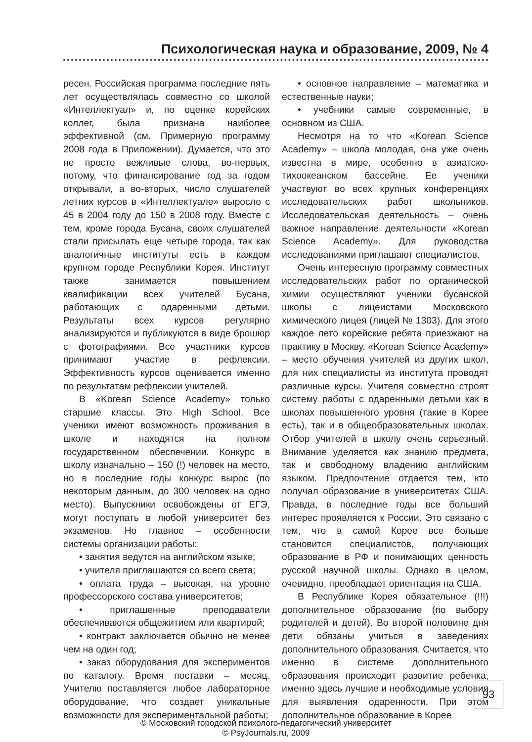Психологическая наука и образование, 2009, № 4
ресен. Российская программа последние пять лет осуществлялась совместно со школой «Интеллектуал» и, по оценке корейских коллег, была признана наиболее эффективной (см. Примерную программу 2008 года в Приложении). Думается, что это не просто вежливые слова, во-первых, потому, что финансирование год за годом открывали, а во-вторых, число слушателей летних курсов в «Интеллектуале» выросло с 45 в 2004 году до 150 в 2008 году. Вместе с тем, кроме города Бусана, своих слушателей стали присылать еще четыре города, так как аналогичные институты есть в каждом крупном городе Республики Корея. Институт также занимается повышением квалификации всех учителей Бусана, работающих с одаренными детьми. Результаты всех курсов регулярно анализируются и публикуются в виде брошюр с фотографиями. Все участники курсов принимают участие в рефлексии. Эффективность курсов оценивается именно по результатам рефлексии учителей.
В «Korean Science Academy» только старшие классы. Это High School. Все ученики имеют возможность проживания в школе и находятся на полном государственном обеспечении. Конкурс в школу изначально – 150 (!) человек на место, но в последние годы конкурс вырос (по некоторым данным, до 300 человек на одно место). Выпускники освобождены от ЕГЭ, могут поступать в любой университет без экзаменов. Но главное – особенности системы организации работы:
• занятия ведутся на английском языке;
• учителя приглашаются со всего света;
• оплата труда – высокая, на уровне профессорского состава университетов;
• приглашенные преподаватели обеспечиваются общежитием или квартирой;
• контракт заключается обычно не менее чем на один год;
• заказ оборудования для экспериментов по каталогу. Время поставки – месяц. Учителю поставляется любое лабораторное оборудование, что создает уникальные возможности для экспериментальной работы;
• основное направление – математика и естественные науки;
• учебники самые современные, в основном из США.
Несмотря на то что «Korean Science Academy» – школа молодая, она уже очень известна в мире, особенно в азиатско-тихоокеанском бассейне. Ее ученики участвуют во всех крупных конференциях исследовательских работ школьников. Исследовательская деятельность – очень важное направление деятельности «Korean Science Academy». Для руководства исследованиями приглашают специалистов.
Очень интересную программу совместных исследовательских работ по органической химии осуществляют ученики бусанской школы с лицеистами Московского химического лицея (лицей № 1303). Для этого каждое лето корейские ребята приезжают на практику в Москву. «Korean Science Academy» – место обучения учителей из других школ, для них специалисты из института проводят различные курсы. Учителя совместно строят систему работы с одаренными детьми как в школах повышенного уровня (такие в Корее есть), так и в общеобразовательных школах. Отбор учителей в школу очень серьезный. Внимание уделяется как знанию предмета, так и свободному владению английским языком. Предпочтение отдается тем, кто получал образование в университетах США. Правда, в последние годы все больший интерес проявляется к России. Это связано с тем, что в самой Корее все больше становится специалистов, получающих образование в РФ и понимающих ценность русской научной школы. Однако в целом, очевидно, преобладает ориентация на США.
В Республике Корея обязательное (!!!) дополнительное образование (по выбору родителей и детей). Во второй половине дня дети обязаны учиться в заведениях дополнительного образования. Считается, что именно в системе дополнительного образования происходит развитие ребенка, именно здесь лучшие и необходимые условия для выявления одаренности. При этом дополнительное образование в Корее
93
© Московский городской психолого-педагогический университет
© PsyJournals.ru, 2009